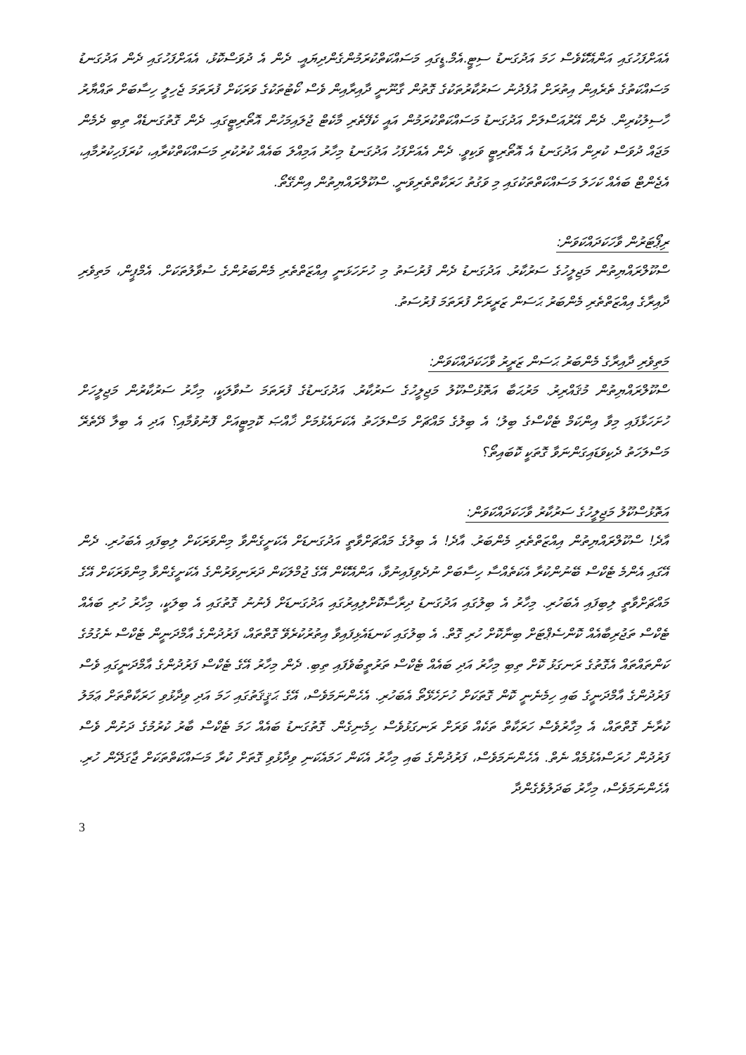އެއަށްފަހުގައި އަންއޭކޭވެސް ހަމަ އަދުގަނޑު ސިޓީ.އެމް.ޑީގައި މަސައްކަތްކުރަމުންގެންދިޔައީ. ދެން އެ ދުވަސްކޮޅު، އެއަށްފަހުގައި ދެން އަދުގަނޑު މަސައްކަތުގެ ތެރެއިން އިތުރަށް އުފެދުނު ސަރުކާރުތަކުގެ ގޮތުން ގާނޫނީ ދާއިރާއިން ވެސް ކޯޓުތަކުގެ ވަރަކަށް ފުރަތަމަ ޖެހިލީ ހިސާބަށް ތައްޔާރު ހާސިލުކުރިން. ދެން އޭރުއަސްލަށް އަދުގަނޑު މަސައްކަތްކުރަމުން އައީ ކެފޭތެރި މާކެޓް ޖުލައިމަހުން އޮތޯރިޓީގައި. ދެން ގޮތުގަނޑެއް ތިބި ދެމެން މަޖައް ދުވަސް ކުރިން އަދުގަނޑު އެ އޮތޯރިޓީ ވަކިވީ. ދެން އެއަށްފަހު އަދުގަނޑު މިހާރު އަމިއްލަ ބައެއް ކުރުކުރި މަސައްކަތްކުރާއި، ކުރަފަހިކުރުމާއި، އެޖެންޓް ބައެއް ކަހަލަ މަސައްކަތްތަކުގައި މި ވަގުތު ހަރަކާތްތެރިވަނީ. ސްކޫލްރައްޔިތުން އިންގޭތޯ.
ރިޕޯޓަރުން ވާހަކަދައްކަވަން:
ސްކޫލްރައްޔިތުން މަޖިލީހުގެ ސަރުކާރު. އަދުގަނޑު ދެން ފުރުސަތު މި ހުށަހަޅަނީ އިއްޒަތްތެރި މެންބަރުންގެ ސުވާލުތަކަށް. އެމްޕީން، މަތިވެރި ދާއިރާގެ އިއްޒަތްތެރި މެންބަރު ޙަސަން ޒަރީރަށް ފުރަތަމަ ފުރުސަތު.
މަތިވެރި ދާއިރާގެ މެންބަރު ޙަސަން ޒަރީރު ވާހަކަދައްކަވަން:
ސްކޫލްރައްޔިތުން މުޤައްރިރު. މަރުޙަބާ އަތޮޅުސްކޫލު މަޖިލީހުގެ ސަރުކާރު. އަދުގަނޑުގެ ފުރަތަމަ ސުވާލަކީ، މިހާރު ސަރުކާރުން މަޖިލީހަށް ހުށަހަޅާފައި މިވާ އިންކަމް ޓެކްސްގެ ބިލު؛ އެ ބިލުގެ މައްޗަށް މަސްލަހަތު އެކަށައެޅުމަށް ޚާއްޞަ ކޮމިޓީއަށް ފޮނުވުމާއި؟ އަދި އެ ބިލާ ދޭތެރޭ މަސްލަހަތު ދެކިވަޑައިގަންނަވާ ގޮތަކީ ކޮބައިތޯ؟
އަތޮޅުސްކޫލު މަޖިލީހުގެ ސަރުކާރު ވާހަކަދައްކަވަން:
އާދެ! ސްކޫލްރައްޔިތުން އިއްޒަތްތެރި މެންބަރު. އާދެ! އެ ބިލުގެ މައްޗަށްވާތީ އަދުގަނޑަށް އެކަށީގެންވާ މިންވަރަކަށް ލިބިފައި އެބަހުރި. ދެން އޭގައި އެންމެ ޓެކްސް ބޭނުންކުރާ އެކަތެއްސާ ހިސާބަށް ނުދެވިފައިނުވާ، އަންއޭކޭން އޭގެ ޖުމްލަކަން ދަރަނިވަރުންގެ އެކަށީގެންވާ މިންވަރަކަށް އޭގެ މައްޗަށްވާތީ ލިބިފައި އެބަހުރި. މިހާރު އެ ބިލުގައި އަދުގަނޑު ދިރާސާކޮށްލިއިރުގައި އަދުގަނޑަށް ފެނުނު ގޮތުގައި އެ ބިލަކީ، މިހާރު ހުރި ބައެއް ޓެކްސް ތަޖުރިބާއެއް ކޮންސެޕްޓަށް ބިނާކޮށް ހުރި ގޮތް. އެ ބިލުގައި ކަނޑައެޅިފައިވާ އިތުރުކުރެވޭ ގޮތްތައް، ފަރުދުންގެ އާމްދަނީން ޓެކްސް ނެގުމުގެ ކަންތައްތައް އެގޮތުގެ ރަނގަޅު ކޮށް ތިބި މިހާރު އަދި ބައެއް ޓެކްސް ތަރުތީބުވެފައި ތިބި. ދެން މިހާރު އޭގެ ޓެކްސް ފަރުދުންގެ އާމްދަނީގައި ވެސް ފަރުދުންގެ އާމްދަނީގެ ބައި ހިމެނެނީ ކޮން ގޮތަކަށް ހުށަހެޅޭތޯ އެބަހުރި. އެހެންނަމަވެސް، އޭގެ ޙަޤީޤަތުގައި ހަމަ އަދި ވިދާޅުވި ހަރަކާތްތަށް ޢަމަލު ކުރާނެ ގޮތްތައް، އެ މިހާރުވެސް ހަރަކާތް ތަކެއް ވަރަށް ރަނގަޅުވެސް ހިމެނިގެން. ގޮތުގަނޑު ބައެއް ހަމަ ޓެކްސް ބާރު ކުރުމުގެ ދަށުން ވެސް ފަރުދުން ހުރަސްއެޅުމެއް ނެތް. އެހެންނަމަވެސް، ފަރުދުންގެ ބައި މިހާރު އެކަން ހަމައެކަނި ވިދާޅުވި ގޮތަށް ކުރާ މަސައްކަތްތަކަށް ޖާގަދޭން ހުރި. އެހެންނަމަވެސް، މިހާރު ބަދަލުވެގެންދާ
3